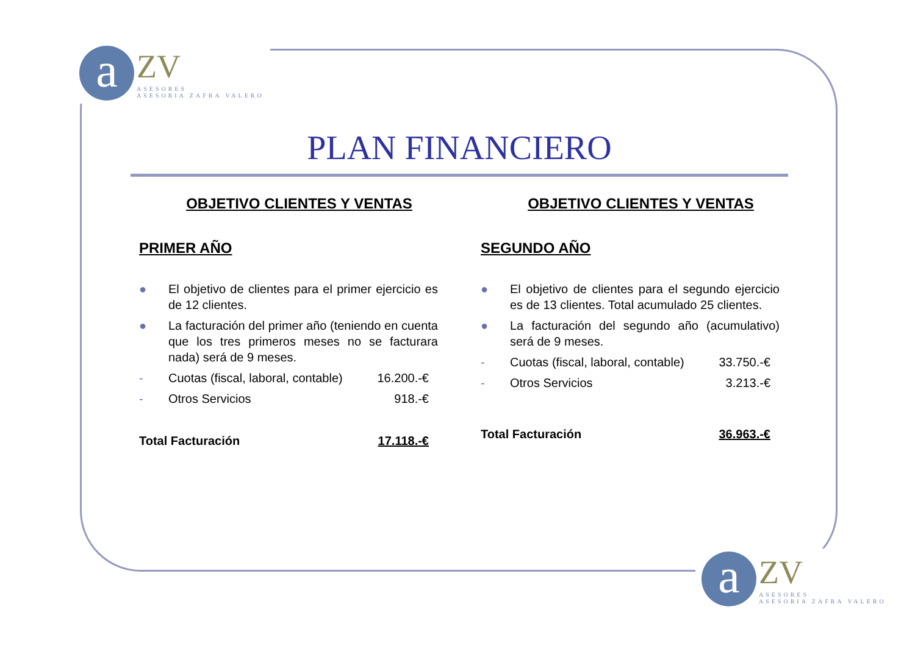a
ZV
ASESORES
ASESORIA ZAFRA VALERO
PLAN FINANCIERO
OBJETIVO CLIENTES Y VENTAS
PRIMER AÑO
● El objetivo de clientes para el primer ejercicio es de 12 clientes.
● La facturación del primer año (teniendo en cuenta que los tres primeros meses no se facturara nada) será de 9 meses.
- Cuotas (fiscal, laboral, contable) 16.200.-€
- Otros Servicios 918.-€
Total Facturación 17.118.-€
OBJETIVO CLIENTES Y VENTAS
SEGUNDO AÑO
● El objetivo de clientes para el segundo ejercicio es de 13 clientes. Total acumulado 25 clientes.
● La facturación del segundo año (acumulativo) será de 9 meses.
- Cuotas (fiscal, laboral, contable) 33.750.-€
- Otros Servicios 3.213.-€
Total Facturación 36.963.-€
a
ZV
ASESORES
ASESORIA ZAFRA VALERO